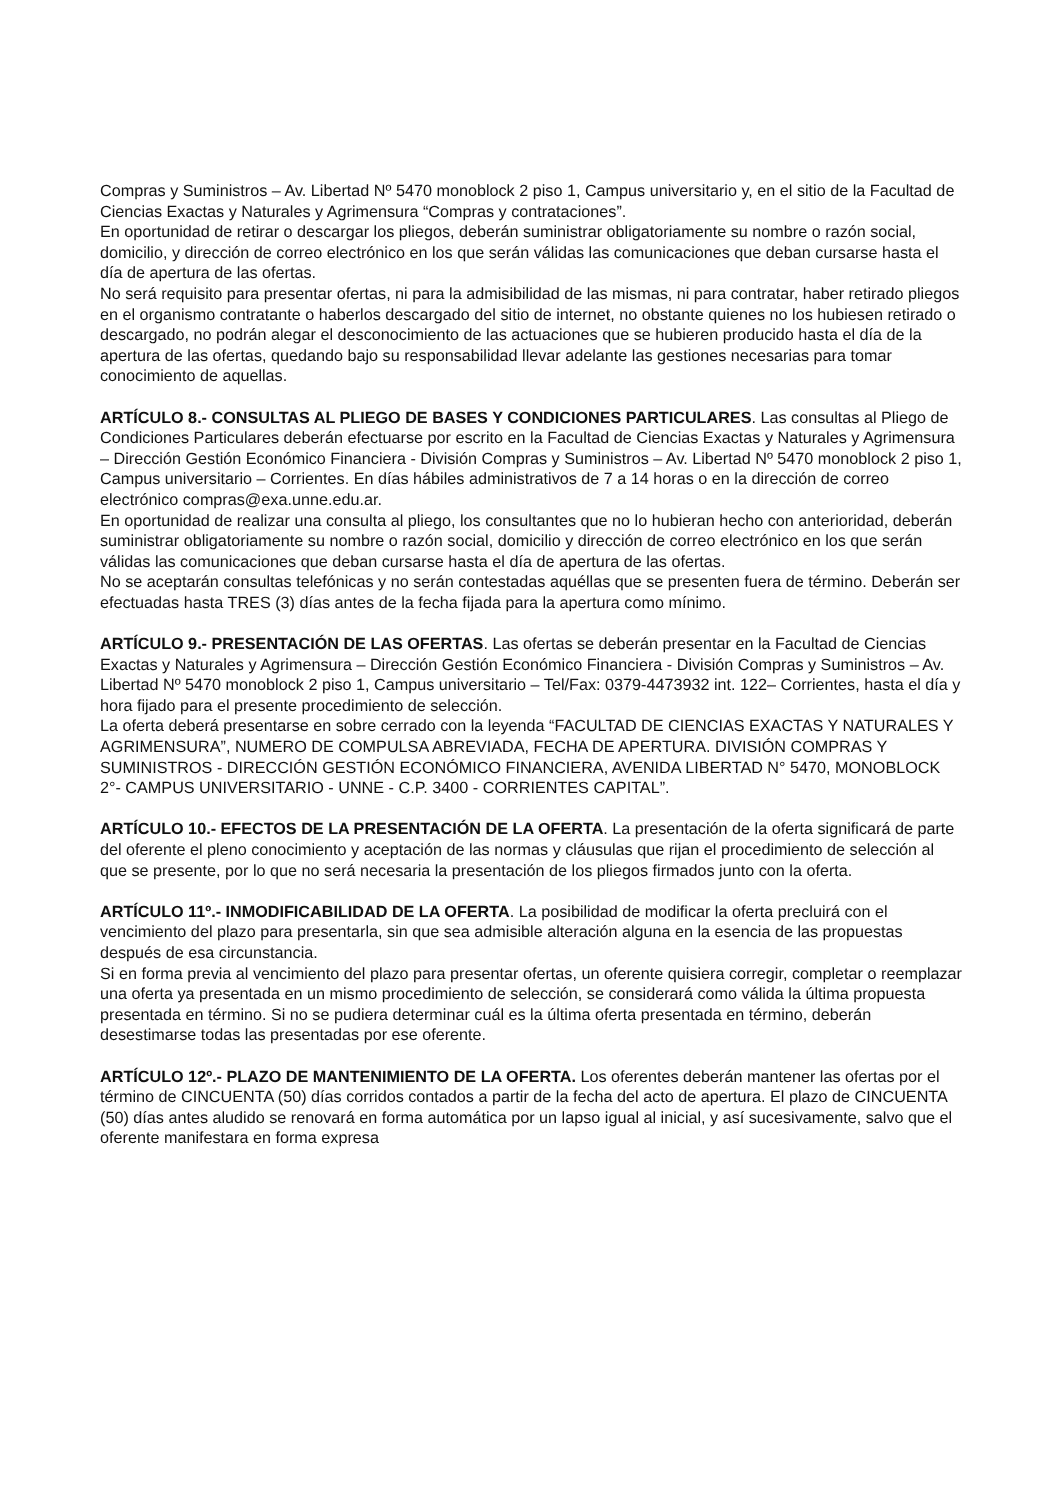Compras y Suministros – Av. Libertad Nº 5470 monoblock 2 piso 1, Campus universitario y, en el sitio de la Facultad de Ciencias Exactas y Naturales y Agrimensura “Compras y contrataciones”.
En oportunidad de retirar o descargar los pliegos, deberán suministrar obligatoriamente su nombre o razón social, domicilio, y dirección de correo electrónico en los que serán válidas las comunicaciones que deban cursarse hasta el día de apertura de las ofertas.
No será requisito para presentar ofertas, ni para la admisibilidad de las mismas, ni para contratar, haber retirado pliegos en el organismo contratante o haberlos descargado del sitio de internet, no obstante quienes no los hubiesen retirado o descargado, no podrán alegar el desconocimiento de las actuaciones que se hubieren producido hasta el día de la apertura de las ofertas, quedando bajo su responsabilidad llevar adelante las gestiones necesarias para tomar conocimiento de aquellas.
ARTÍCULO 8.- CONSULTAS AL PLIEGO DE BASES Y CONDICIONES PARTICULARES. Las consultas al Pliego de Condiciones Particulares deberán efectuarse por escrito en la Facultad de Ciencias Exactas y Naturales y Agrimensura – Dirección Gestión Económico Financiera - División Compras y Suministros – Av. Libertad Nº 5470 monoblock 2 piso 1, Campus universitario – Corrientes. En días hábiles administrativos de 7 a 14 horas o en la dirección de correo electrónico compras@exa.unne.edu.ar.
En oportunidad de realizar una consulta al pliego, los consultantes que no lo hubieran hecho con anterioridad, deberán suministrar obligatoriamente su nombre o razón social, domicilio y dirección de correo electrónico en los que serán válidas las comunicaciones que deban cursarse hasta el día de apertura de las ofertas.
No se aceptarán consultas telefónicas y no serán contestadas aquéllas que se presenten fuera de término. Deberán ser efectuadas hasta TRES (3) días antes de la fecha fijada para la apertura como mínimo.
ARTÍCULO 9.- PRESENTACIÓN DE LAS OFERTAS. Las ofertas se deberán presentar en la Facultad de Ciencias Exactas y Naturales y Agrimensura – Dirección Gestión Económico Financiera - División Compras y Suministros – Av. Libertad Nº 5470 monoblock 2 piso 1, Campus universitario – Tel/Fax: 0379-4473932 int. 122– Corrientes, hasta el día y hora fijado para el presente procedimiento de selección.
La oferta deberá presentarse en sobre cerrado con la leyenda “FACULTAD DE CIENCIAS EXACTAS Y NATURALES Y AGRIMENSURA”, NUMERO DE COMPULSA ABREVIADA, FECHA DE APERTURA. DIVISIÓN COMPRAS Y SUMINISTROS - DIRECCIÓN GESTIÓN ECONÓMICO FINANCIERA, AVENIDA LIBERTAD N° 5470, MONOBLOCK 2°- CAMPUS UNIVERSITARIO - UNNE - C.P. 3400 - CORRIENTES CAPITAL”.
ARTÍCULO 10.- EFECTOS DE LA PRESENTACIÓN DE LA OFERTA. La presentación de la oferta significará de parte del oferente el pleno conocimiento y aceptación de las normas y cláusulas que rijan el procedimiento de selección al que se presente, por lo que no será necesaria la presentación de los pliegos firmados junto con la oferta.
ARTÍCULO 11º.- INMODIFICABILIDAD DE LA OFERTA. La posibilidad de modificar la oferta precluirá con el vencimiento del plazo para presentarla, sin que sea admisible alteración alguna en la esencia de las propuestas después de esa circunstancia.
Si en forma previa al vencimiento del plazo para presentar ofertas, un oferente quisiera corregir, completar o reemplazar una oferta ya presentada en un mismo procedimiento de selección, se considerará como válida la última propuesta presentada en término. Si no se pudiera determinar cuál es la última oferta presentada en término, deberán desestimarse todas las presentadas por ese oferente.
ARTÍCULO 12º.- PLAZO DE MANTENIMIENTO DE LA OFERTA. Los oferentes deberán mantener las ofertas por el término de CINCUENTA (50) días corridos contados a partir de la fecha del acto de apertura. El plazo de CINCUENTA (50) días antes aludido se renovará en forma automática por un lapso igual al inicial, y así sucesivamente, salvo que el oferente manifestara en forma expresa